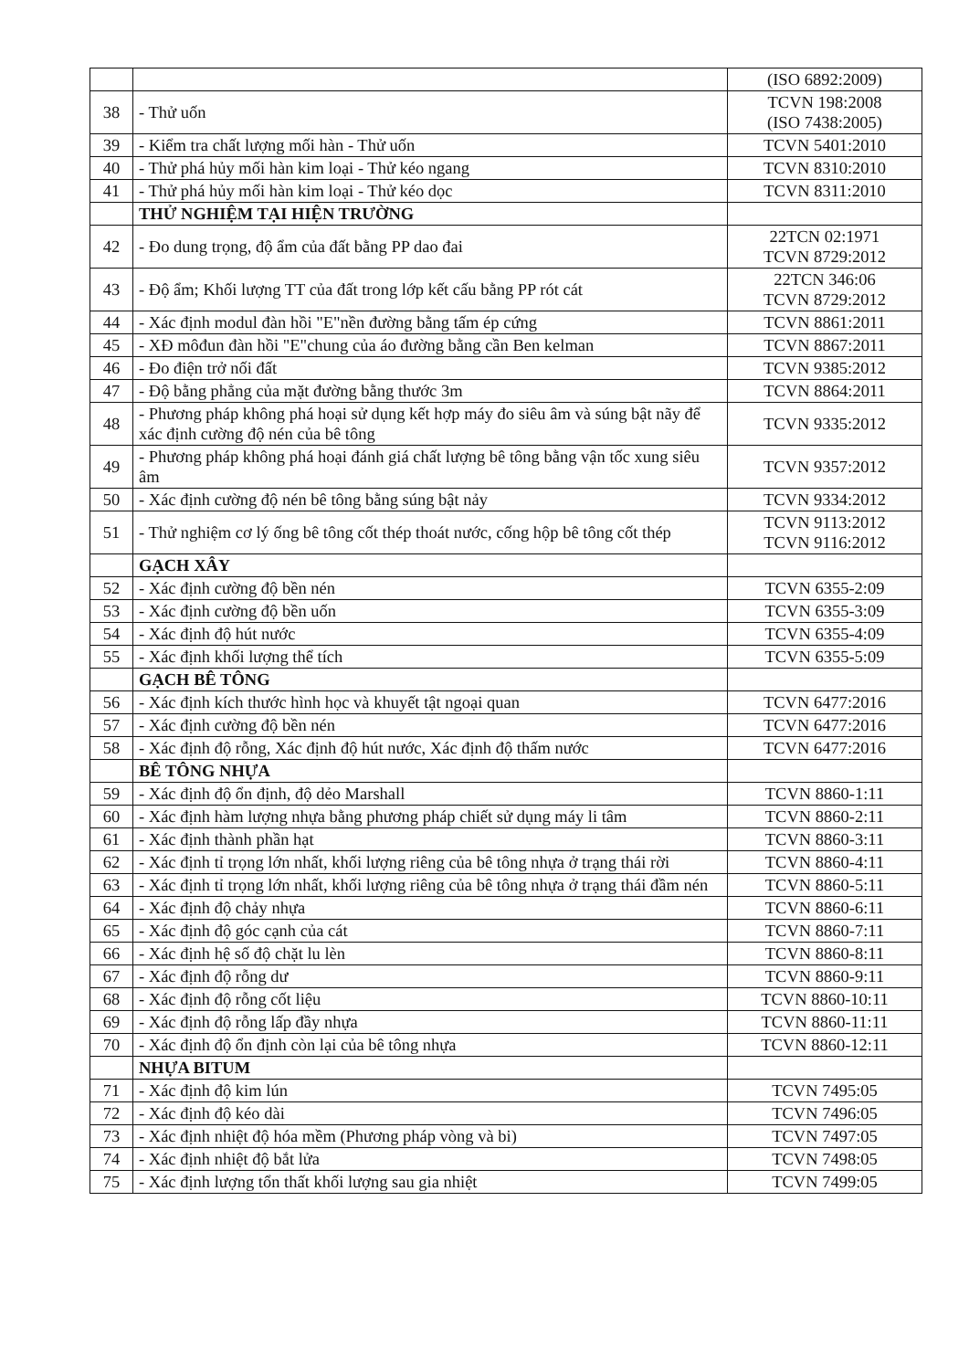| | | (ISO 6892:2009) |
| 38 | - Thử uốn | TCVN 198:2008 (ISO 7438:2005) |
| 39 | - Kiểm tra chất lượng mối hàn - Thử uốn | TCVN 5401:2010 |
| 40 | - Thử phá hủy mối hàn kim loại - Thử kéo ngang | TCVN 8310:2010 |
| 41 | - Thử phá hủy mối hàn kim loại - Thử kéo dọc | TCVN 8311:2010 |
| | THỬ NGHIỆM TẠI HIỆN TRƯỜNG | |
| 42 | - Đo dung trọng, độ ẩm của đất bằng PP dao đai | 22TCN 02:1971 TCVN 8729:2012 |
| 43 | - Độ ẩm; Khối lượng TT của đất trong lớp kết cấu bằng PP rót cát | 22TCN 346:06 TCVN 8729:2012 |
| 44 | - Xác định modul đàn hồi "E"nền đường bằng tấm ép cứng | TCVN 8861:2011 |
| 45 | - XĐ môđun đàn hồi "E"chung của áo đường bằng cần Ben kelman | TCVN 8867:2011 |
| 46 | - Đo điện trở nối đất | TCVN 9385:2012 |
| 47 | - Độ bằng phẳng của mặt đường bằng thước 3m | TCVN 8864:2011 |
| 48 | - Phương pháp không phá hoại sử dụng kết hợp máy đo siêu âm và súng bật nãy để xác định cường độ nén của bê tông | TCVN 9335:2012 |
| 49 | - Phương pháp không phá hoại đánh giá chất lượng bê tông bằng vận tốc xung siêu âm | TCVN 9357:2012 |
| 50 | - Xác định cường độ nén bê tông bằng súng bật nảy | TCVN 9334:2012 |
| 51 | - Thử nghiệm cơ lý ống bê tông cốt thép thoát nước, cống hộp bê tông cốt thép | TCVN 9113:2012 TCVN 9116:2012 |
| | GẠCH XÂY | |
| 52 | - Xác định cường độ bền nén | TCVN 6355-2:09 |
| 53 | - Xác định cường độ bền uốn | TCVN 6355-3:09 |
| 54 | - Xác định độ hút nước | TCVN 6355-4:09 |
| 55 | - Xác định khối lượng thể tích | TCVN 6355-5:09 |
| | GẠCH BÊ TÔNG | |
| 56 | - Xác định kích thước hình học và khuyết tật ngoại quan | TCVN 6477:2016 |
| 57 | - Xác định cường độ bền nén | TCVN 6477:2016 |
| 58 | - Xác định độ rỗng, Xác định độ hút nước, Xác định độ thấm nước | TCVN 6477:2016 |
| | BÊ TÔNG NHỰA | |
| 59 | - Xác định độ ổn định, độ dẻo Marshall | TCVN 8860-1:11 |
| 60 | - Xác định hàm lượng nhựa bằng phương pháp chiết sử dụng máy li tâm | TCVN 8860-2:11 |
| 61 | - Xác định thành phần hạt | TCVN 8860-3:11 |
| 62 | - Xác định tỉ trọng lớn nhất, khối lượng riêng của bê tông nhựa ở trạng thái rời | TCVN 8860-4:11 |
| 63 | - Xác định tỉ trọng lớn nhất, khối lượng riêng của bê tông nhựa ở trạng thái đầm nén | TCVN 8860-5:11 |
| 64 | - Xác định độ chảy nhựa | TCVN 8860-6:11 |
| 65 | - Xác định độ góc cạnh của cát | TCVN 8860-7:11 |
| 66 | - Xác định hệ số độ chặt lu lèn | TCVN 8860-8:11 |
| 67 | - Xác định độ rỗng dư | TCVN 8860-9:11 |
| 68 | - Xác định độ rỗng cốt liệu | TCVN 8860-10:11 |
| 69 | - Xác định độ rỗng lấp đầy nhựa | TCVN 8860-11:11 |
| 70 | - Xác định độ ổn định còn lại của bê tông nhựa | TCVN 8860-12:11 |
| | NHỰA BITUM | |
| 71 | - Xác định độ kim lún | TCVN 7495:05 |
| 72 | - Xác định độ kéo dài | TCVN 7496:05 |
| 73 | - Xác định nhiệt độ hóa mềm (Phương pháp vòng và bi) | TCVN 7497:05 |
| 74 | - Xác định nhiệt độ bắt lửa | TCVN 7498:05 |
| 75 | - Xác định lượng tổn thất khối lượng sau gia nhiệt | TCVN 7499:05 |